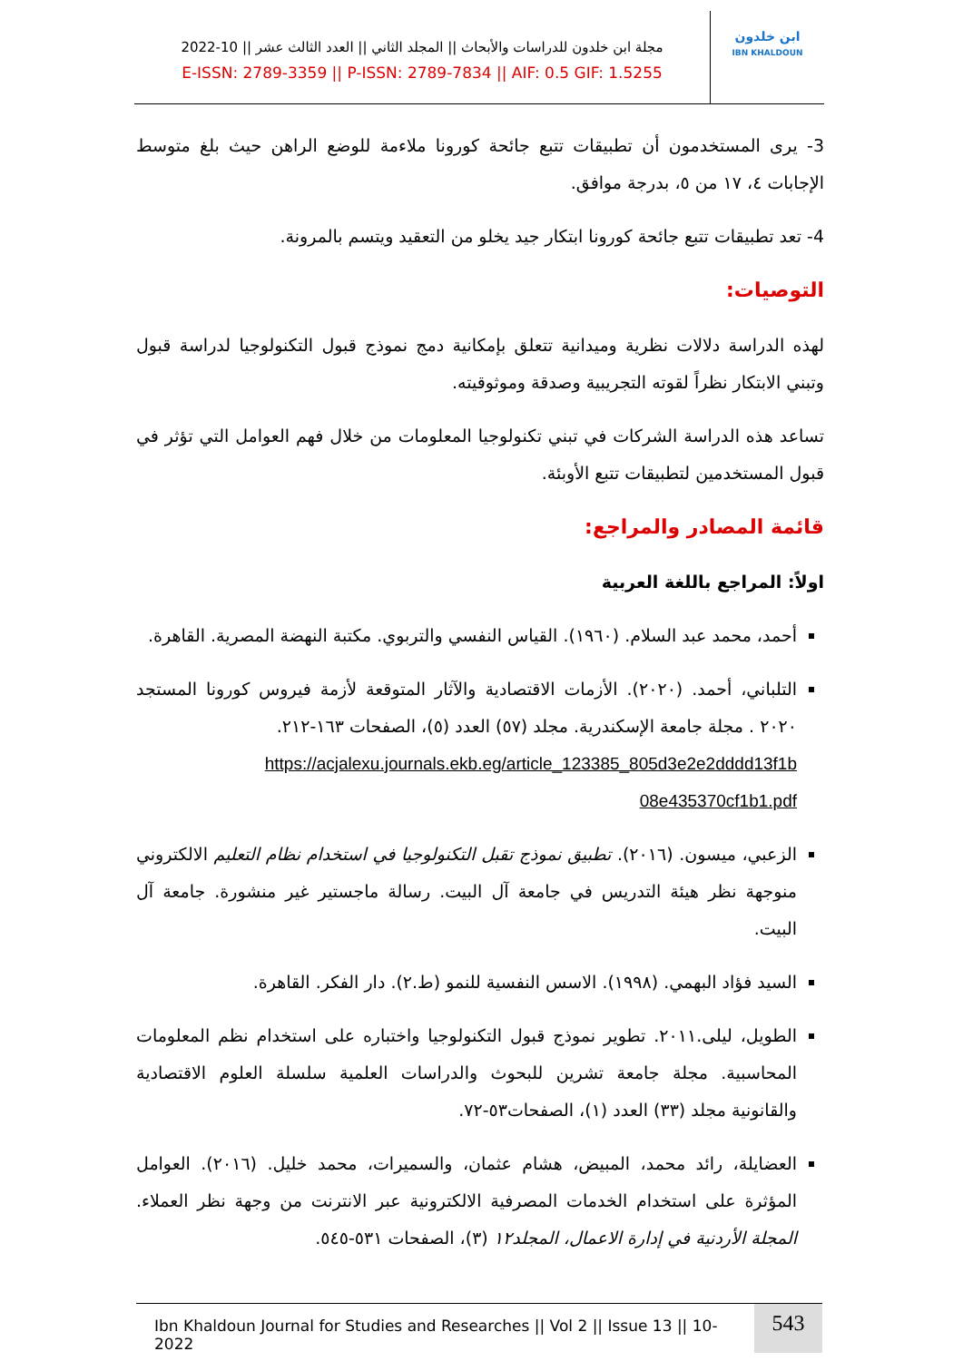مجلة ابن خلدون للدراسات والأبحاث || المجلد الثاني || العدد الثالث عشر || 10-2022
E-ISSN: 2789-3359 || P-ISSN: 2789-7834 || AIF: 0.5 GIF: 1.5255
ابن خلدون
IBN KHALDOUN
3- يرى المستخدمون أن تطبيقات تتبع جائحة كورونا ملاءمة للوضع الراهن حيث بلغ متوسط الإجابات ٤، ١٧ من ٥، بدرجة موافق.
4- تعد تطبيقات تتبع جائحة كورونا ابتكار جيد يخلو من التعقيد ويتسم بالمرونة.
التوصيات:
لهذه الدراسة دلالات نظرية وميدانية تتعلق بإمكانية دمج نموذج قبول التكنولوجيا لدراسة قبول وتبني الابتكار نظراً لقوته التجريبية وصدقة وموثوقيته.
تساعد هذه الدراسة الشركات في تبني تكنولوجيا المعلومات من خلال فهم العوامل التي تؤثر في قبول المستخدمين لتطبيقات تتبع الأوبئة.
قائمة المصادر والمراجع:
اولاً: المراجع باللغة العربية
أحمد، محمد عبد السلام. (١٩٦٠). القياس النفسي والتربوي. مكتبة النهضة المصرية. القاهرة.
التلباني، أحمد. (٢٠٢٠). الأزمات الاقتصادية والآثار المتوقعة لأزمة فيروس كورونا المستجد ٢٠٢٠ . مجلة جامعة الإسكندرية. مجلد (٥٧) العدد (٥)، الصفحات ١٦٣-٢١٢.
https://acjalexu.journals.ekb.eg/article_123385_805d3e2e2dddd13f1b 08e435370cf1b1.pdf
الزعبي، ميسون. (٢٠١٦). تطبيق نموذج تقبل التكنولوجيا في استخدام نظام التعليم الالكتروني منوجهة نظر هيئة التدريس في جامعة آل البيت. رسالة ماجستير غير منشورة. جامعة آل البيت.
السيد فؤاد البهمي. (١٩٩٨). الاسس النفسية للنمو (ط.٢). دار الفكر. القاهرة.
الطويل، ليلى.٢٠١١. تطوير نموذج قبول التكنولوجيا واختباره على استخدام نظم المعلومات المحاسبية. مجلة جامعة تشرين للبحوث والدراسات العلمية سلسلة العلوم الاقتصادية والقانونية مجلد (٣٣) العدد (١)، الصفحات٥٣-٧٢.
العضايلة، رائد محمد، المبيض، هشام عثمان، والسميرات، محمد خليل. (٢٠١٦). العوامل المؤثرة على استخدام الخدمات المصرفية الالكترونية عبر الانترنت من وجهة نظر العملاء. المجلة الأردنية في إدارة الاعمال، المجلد١٢ (٣)، الصفحات ٥٣١-٥٤٥.
Ibn Khaldoun Journal for Studies and Researches || Vol 2 || Issue 13 || 10-2022
543